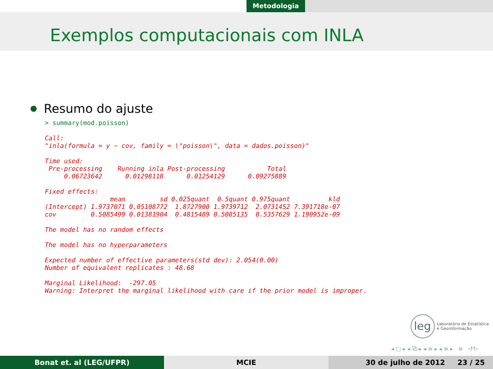Metodologia
Exemplos computacionais com INLA
Resumo do ajuste
> summary(mod.poisson)

Call:
"inla(formula = y ~ cov, family = \"poisson\", data = dados.poisson)"

Time used:
 Pre-processing    Running inla Post-processing           Total
     0.06723642      0.01298118      0.01254129      0.09275889

Fixed effects:
                 mean         sd 0.025quant  0.5quant 0.975quant          kld
(Intercept) 1.9737071 0.05108772  1.8727900 1.9739712  2.0731452 7.391718e-07
cov         0.5085499 0.01381904  0.4815489 0.5085135  0.5357629 1.190952e-09

The model has no random effects

The model has no hyperparameters

Expected number of effective parameters(std dev): 2.054(0.00)
Number of equivalent replicates : 48.68

Marginal Likelihood:  -297.05
Warning: Interpret the marginal likelihood with care if the prior model is improper.
leg
Laboratório de Estatística
e Geoinformação
◂ ▢ ▸ ◂ ⧉ ▸ ◂ ≡ ▸ ◂ ≡ ▸ ≡ ↺↻
Bonat et. al (LEG/UFPR) MCIE 30 de julho de 2012 23 / 25